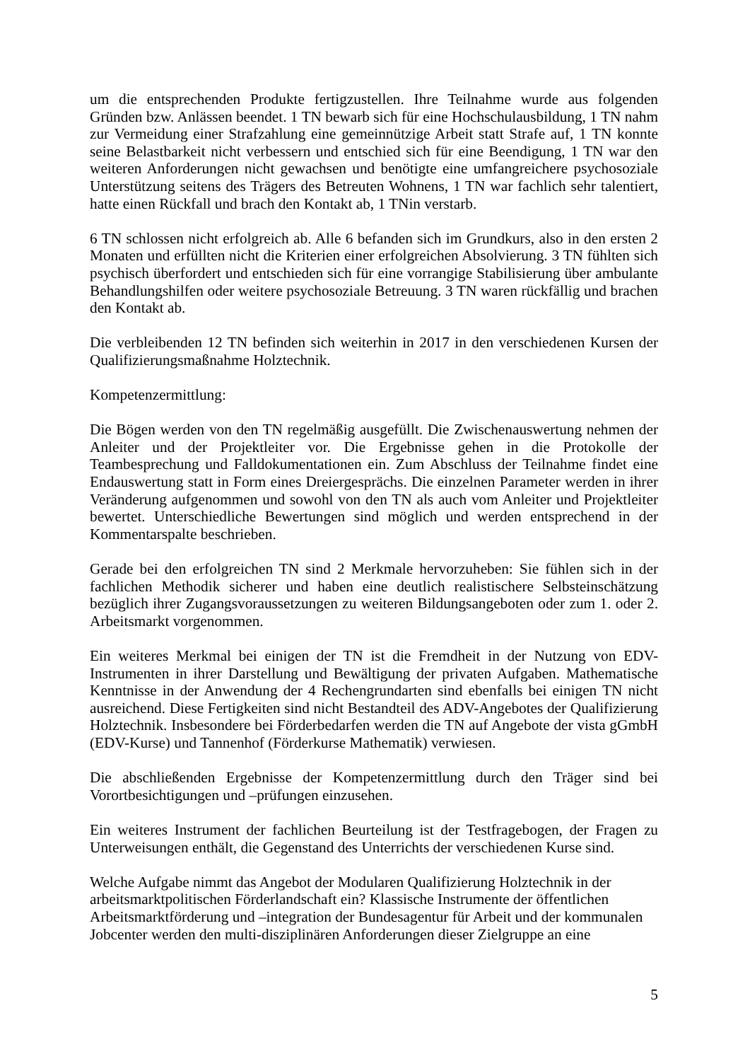um die entsprechenden Produkte fertigzustellen. Ihre Teilnahme wurde aus folgenden Gründen bzw. Anlässen beendet. 1 TN bewarb sich für eine Hochschulausbildung, 1 TN nahm zur Vermeidung einer Strafzahlung eine gemeinnützige Arbeit statt Strafe auf, 1 TN konnte seine Belastbarkeit nicht verbessern und entschied sich für eine Beendigung, 1 TN war den weiteren Anforderungen nicht gewachsen und benötigte eine umfangreichere psychosoziale Unterstützung seitens des Trägers des Betreuten Wohnens, 1 TN war fachlich sehr talentiert, hatte einen Rückfall und brach den Kontakt ab, 1 TNin verstarb.
6 TN schlossen nicht erfolgreich ab. Alle 6 befanden sich im Grundkurs, also in den ersten 2 Monaten und erfüllten nicht die Kriterien einer erfolgreichen Absolvierung. 3 TN fühlten sich psychisch überfordert und entschieden sich für eine vorrangige Stabilisierung über ambulante Behandlungshilfen oder weitere psychosoziale Betreuung. 3 TN waren rückfällig und brachen den Kontakt ab.
Die verbleibenden 12 TN befinden sich weiterhin in 2017 in den verschiedenen Kursen der Qualifizierungsmaßnahme Holztechnik.
Kompetenzermittlung:
Die Bögen werden von den TN regelmäßig ausgefüllt. Die Zwischenauswertung nehmen der Anleiter und der Projektleiter vor. Die Ergebnisse gehen in die Protokolle der Teambesprechung und Falldokumentationen ein. Zum Abschluss der Teilnahme findet eine Endauswertung statt in Form eines Dreiergesprächs. Die einzelnen Parameter werden in ihrer Veränderung aufgenommen und sowohl von den TN als auch vom Anleiter und Projektleiter bewertet. Unterschiedliche Bewertungen sind möglich und werden entsprechend in der Kommentarspalte beschrieben.
Gerade bei den erfolgreichen TN sind 2 Merkmale hervorzuheben: Sie fühlen sich in der fachlichen Methodik sicherer und haben eine deutlich realistischere Selbsteinschätzung bezüglich ihrer Zugangsvoraussetzungen zu weiteren Bildungsangeboten oder zum 1. oder 2. Arbeitsmarkt vorgenommen.
Ein weiteres Merkmal bei einigen der TN ist die Fremdheit in der Nutzung von EDV-Instrumenten in ihrer Darstellung und Bewältigung der privaten Aufgaben. Mathematische Kenntnisse in der Anwendung der 4 Rechengrundarten sind ebenfalls bei einigen TN nicht ausreichend. Diese Fertigkeiten sind nicht Bestandteil des ADV-Angebotes der Qualifizierung Holztechnik. Insbesondere bei Förderbedarfen werden die TN auf Angebote der vista gGmbH (EDV-Kurse) und Tannenhof (Förderkurse Mathematik) verwiesen.
Die abschließenden Ergebnisse der Kompetenzermittlung durch den Träger sind bei Vorortbesichtigungen und –prüfungen einzusehen.
Ein weiteres Instrument der fachlichen Beurteilung ist der Testfragebogen, der Fragen zu Unterweisungen enthält, die Gegenstand des Unterrichts der verschiedenen Kurse sind.
Welche Aufgabe nimmt das Angebot der Modularen Qualifizierung Holztechnik in der
arbeitsmarktpolitischen Förderlandschaft ein? Klassische Instrumente der öffentlichen
Arbeitsmarktförderung und –integration der Bundesagentur für Arbeit und der kommunalen
Jobcenter werden den multi-disziplinären Anforderungen dieser Zielgruppe an eine
5